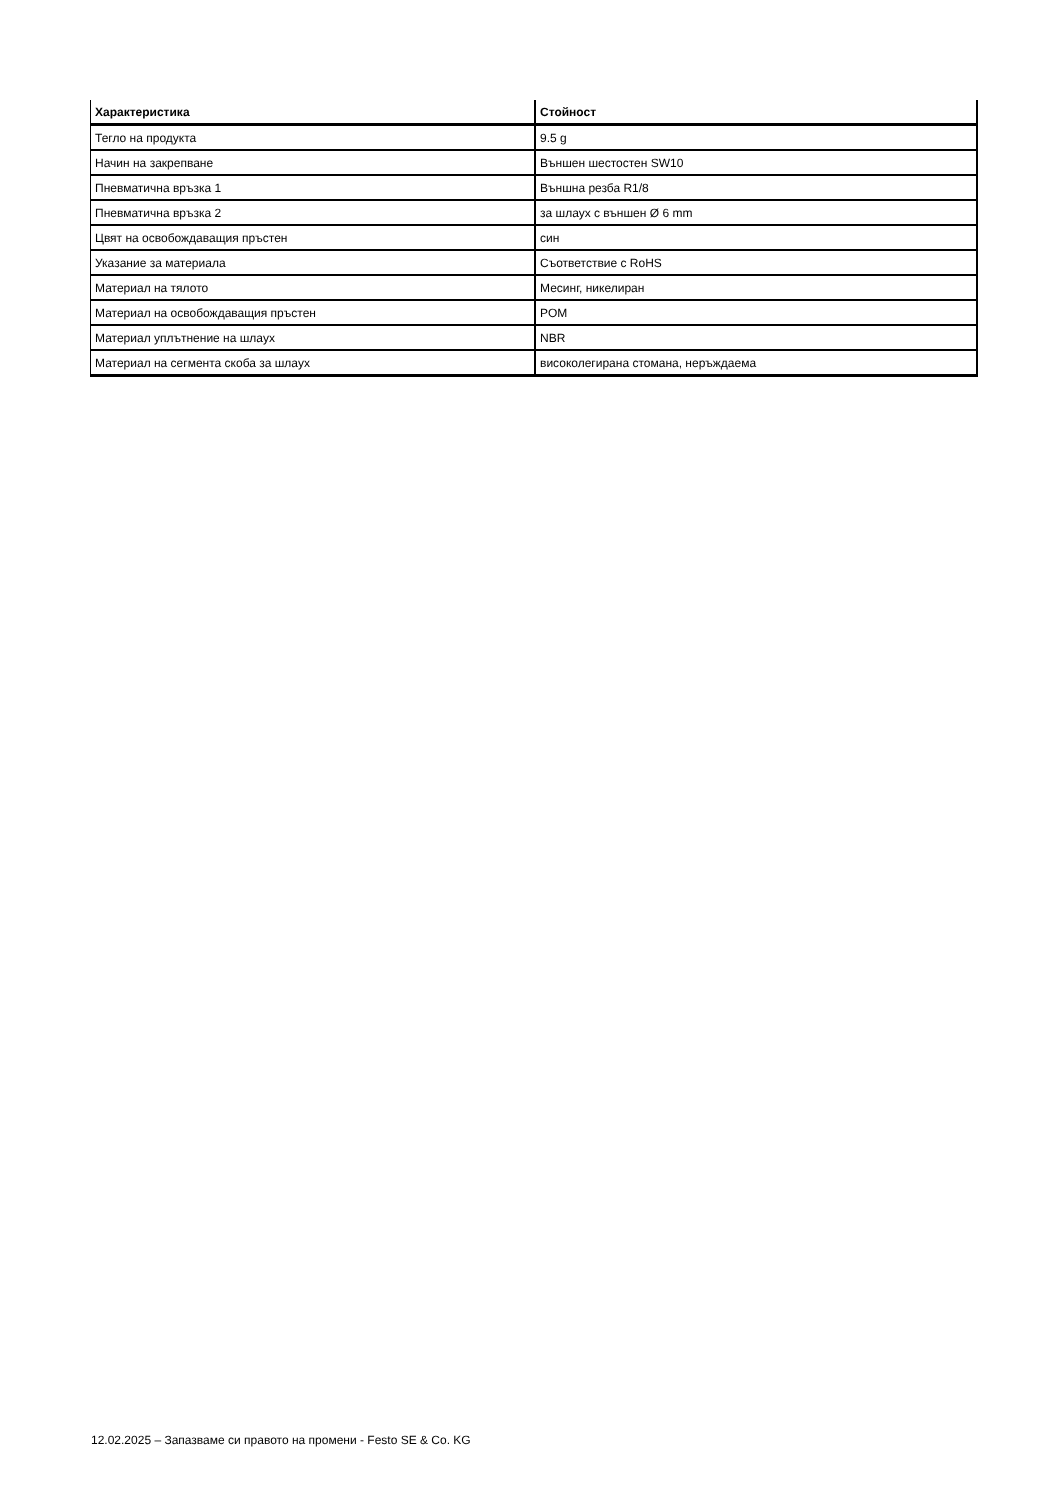| Характеристика | Стойност |
| --- | --- |
| Тегло на продукта | 9.5 g |
| Начин на закрепване | Външен шестостен SW10 |
| Пневматична връзка 1 | Външна резба R1/8 |
| Пневматична връзка 2 | за шлаух с външен Ø 6 mm |
| Цвят на освобождаващия пръстен | син |
| Указание за материала | Съответствие с RoHS |
| Материал на тялото | Месинг, никелиран |
| Материал на освобождаващия пръстен | POM |
| Материал уплътнение на шлаух | NBR |
| Материал на сегмента скоба за шлаух | високолегирана стомана, неръждаема |
12.02.2025 – Запазваме си правото на промени - Festo SE & Co. KG